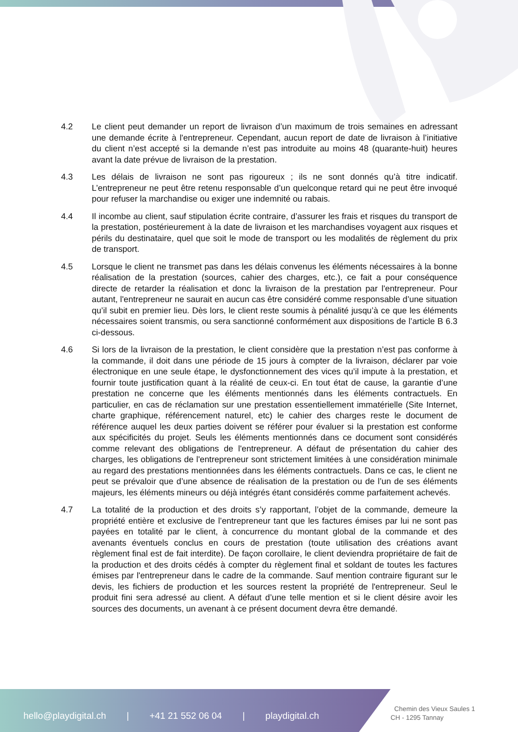4.2 Le client peut demander un report de livraison d’un maximum de trois semaines en adressant une demande écrite à l'entrepreneur. Cependant, aucun report de date de livraison à l’initiative du client n’est accepté si la demande n’est pas introduite au moins 48 (quarante-huit) heures avant la date prévue de livraison de la prestation.
4.3 Les délais de livraison ne sont pas rigoureux ; ils ne sont donnés qu’à titre indicatif. L’entrepreneur ne peut être retenu responsable d’un quelconque retard qui ne peut être invoqué pour refuser la marchandise ou exiger une indemnité ou rabais.
4.4 Il incombe au client, sauf stipulation écrite contraire, d’assurer les frais et risques du transport de la prestation, postérieurement à la date de livraison et les marchandises voyagent aux risques et périls du destinataire, quel que soit le mode de transport ou les modalités de règlement du prix de transport.
4.5 Lorsque le client ne transmet pas dans les délais convenus les éléments nécessaires à la bonne réalisation de la prestation (sources, cahier des charges, etc.), ce fait a pour conséquence directe de retarder la réalisation et donc la livraison de la prestation par l'entrepreneur. Pour autant, l'entrepreneur ne saurait en aucun cas être considéré comme responsable d’une situation qu’il subit en premier lieu. Dès lors, le client reste soumis à pénalité jusqu’à ce que les éléments nécessaires soient transmis, ou sera sanctionné conformément aux dispositions de l’article B 6.3 ci-dessous.
4.6 Si lors de la livraison de la prestation, le client considère que la prestation n’est pas conforme à la commande, il doit dans une période de 15 jours à compter de la livraison, déclarer par voie électronique en une seule étape, le dysfonctionnement des vices qu’il impute à la prestation, et fournir toute justification quant à la réalité de ceux-ci. En tout état de cause, la garantie d’une prestation ne concerne que les éléments mentionnés dans les éléments contractuels. En particulier, en cas de réclamation sur une prestation essentiellement immatérielle (Site Internet, charte graphique, référencement naturel, etc) le cahier des charges reste le document de référence auquel les deux parties doivent se référer pour évaluer si la prestation est conforme aux spécificités du projet. Seuls les éléments mentionnés dans ce document sont considérés comme relevant des obligations de l'entrepreneur. A défaut de présentation du cahier des charges, les obligations de l'entrepreneur sont strictement limitées à une considération minimale au regard des prestations mentionnées dans les éléments contractuels. Dans ce cas, le client ne peut se prévaloir que d’une absence de réalisation de la prestation ou de l’un de ses éléments majeurs, les éléments mineurs ou déjà intégrés étant considérés comme parfaitement achevés.
4.7 La totalité de la production et des droits s’y rapportant, l’objet de la commande, demeure la propriété entière et exclusive de l’entrepreneur tant que les factures émises par lui ne sont pas payées en totalité par le client, à concurrence du montant global de la commande et des avenants éventuels conclus en cours de prestation (toute utilisation des créations avant règlement final est de fait interdite). De façon corollaire, le client deviendra propriétaire de fait de la production et des droits cédés à compter du règlement final et soldant de toutes les factures émises par l'entrepreneur dans le cadre de la commande. Sauf mention contraire figurant sur le devis, les fichiers de production et les sources restent la propriété de l'entrepreneur. Seul le produit fini sera adressé au client. A défaut d’une telle mention et si le client désire avoir les sources des documents, un avenant à ce présent document devra être demandé.
hello@playdigital.ch | +41 21 552 06 04 | playdigital.ch
Chemin des Vieux Saules 1
CH - 1295 Tannay